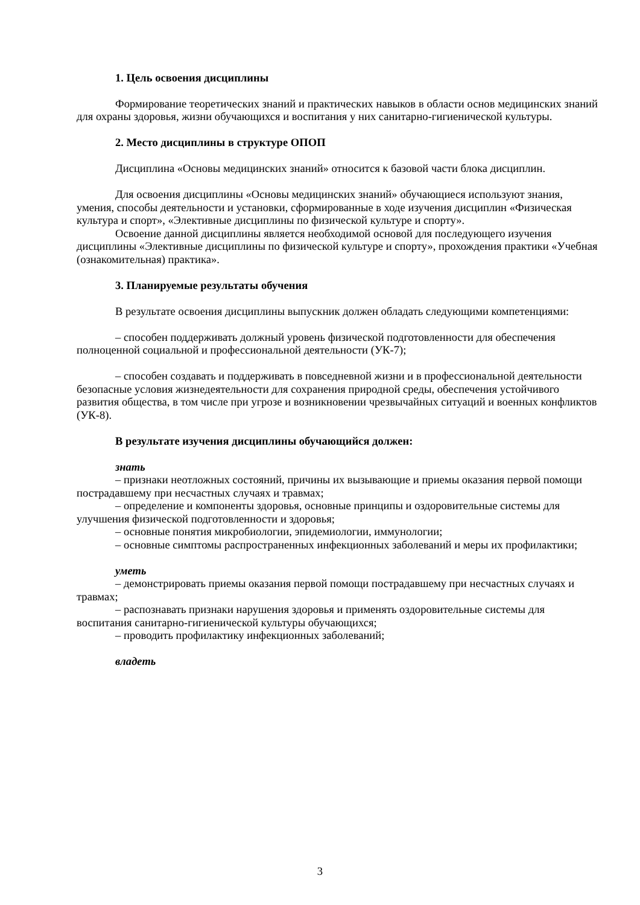1. Цель освоения дисциплины
Формирование теоретических знаний и практических навыков в области основ медицинских знаний для охраны здоровья, жизни обучающихся и воспитания у них санитарно-гигиенической культуры.
2. Место дисциплины в структуре ОПОП
Дисциплина «Основы медицинских знаний» относится к базовой части блока дисциплин.
Для освоения дисциплины «Основы медицинских знаний» обучающиеся используют знания, умения, способы деятельности и установки, сформированные в ходе изучения дисциплин «Физическая культура и спорт», «Элективные дисциплины по физической культуре и спорту».
Освоение данной дисциплины является необходимой основой для последующего изучения дисциплины «Элективные дисциплины по физической культуре и спорту», прохождения практики «Учебная (ознакомительная) практика».
3. Планируемые результаты обучения
В результате освоения дисциплины выпускник должен обладать следующими компетенциями:
– способен поддерживать должный уровень физической подготовленности для обеспечения полноценной социальной и профессиональной деятельности (УК-7);
– способен создавать и поддерживать в повседневной жизни и в профессиональной деятельности безопасные условия жизнедеятельности для сохранения природной среды, обеспечения устойчивого развития общества, в том числе при угрозе и возникновении чрезвычайных ситуаций и военных конфликтов (УК-8).
В результате изучения дисциплины обучающийся должен:
знать
– признаки неотложных состояний, причины их вызывающие и приемы оказания первой помощи пострадавшему при несчастных случаях и травмах;
– определение и компоненты здоровья, основные принципы и оздоровительные системы для улучшения физической подготовленности и здоровья;
– основные понятия микробиологии, эпидемиологии, иммунологии;
– основные симптомы распространенных инфекционных заболеваний и меры их профилактики;
уметь
– демонстрировать приемы оказания первой помощи пострадавшему при несчастных случаях и травмах;
– распознавать признаки нарушения здоровья и применять оздоровительные системы для воспитания санитарно-гигиенической культуры обучающихся;
– проводить профилактику инфекционных заболеваний;
владеть
3